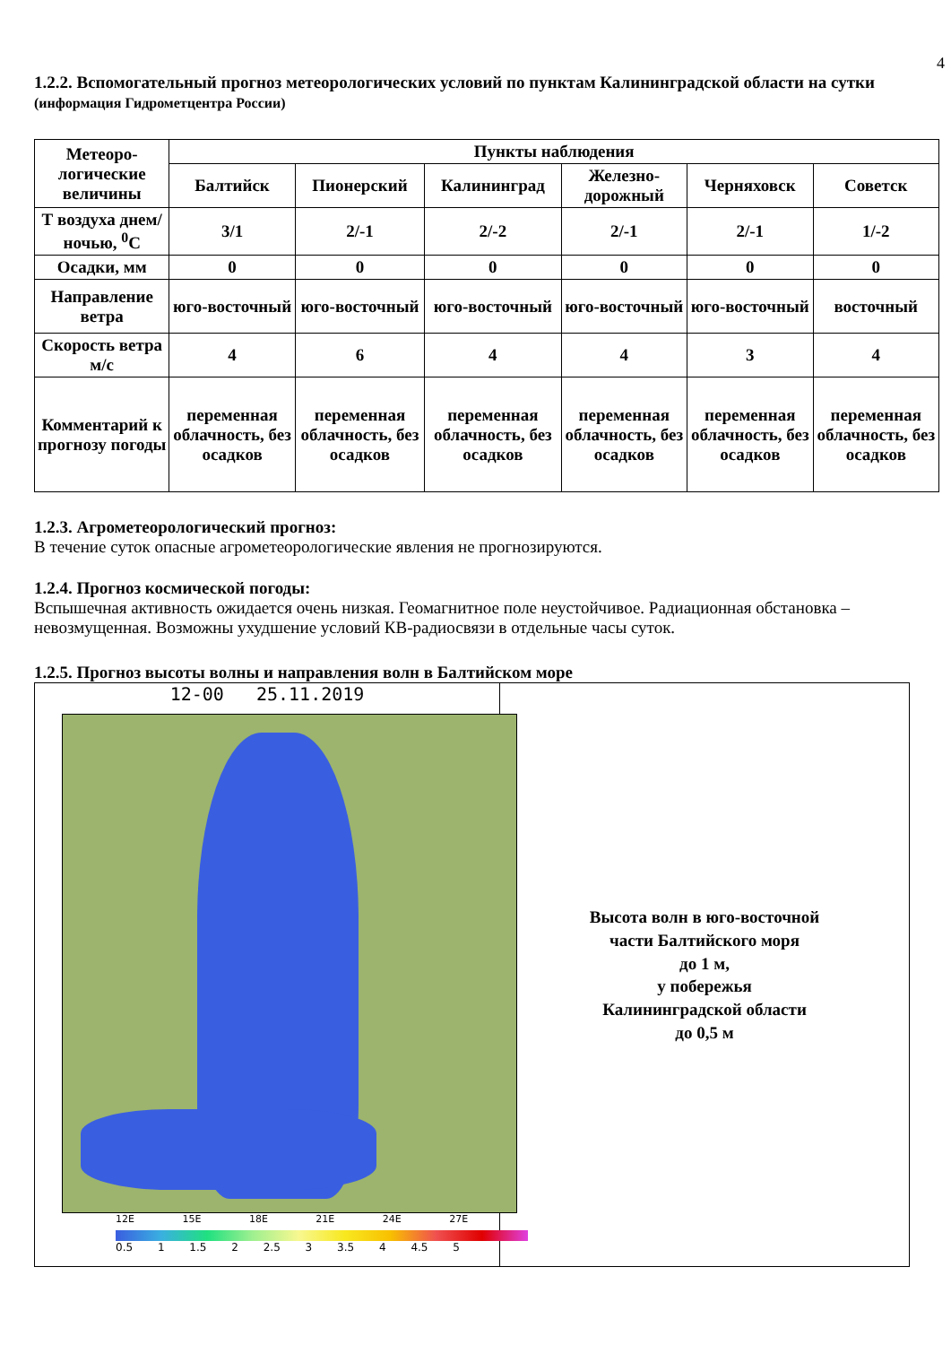4
1.2.2. Вспомогательный прогноз метеорологических условий по пунктам Калининградской области на сутки (информация Гидрометцентра России)
| Метеоро-логические величины | Пункты наблюдения | | | | | |
| --- | --- | --- | --- | --- | --- | --- |
| | Балтийск | Пионерский | Калининград | Железно-дорожный | Черняховск | Советск |
| Т воздуха днем/ночью, <sup>0</sup>С | 3/1 | 2/-1 | 2/-2 | 2/-1 | 2/-1 | 1/-2 |
| Осадки, мм | 0 | 0 | 0 | 0 | 0 | 0 |
| Направление ветра | юго-восточный | юго-восточный | юго-восточный | юго-восточный | юго-восточный | восточный |
| Скорость ветра м/с | 4 | 6 | 4 | 4 | 3 | 4 |
| Комментарий к прогнозу погоды | переменная облачность, без осадков | переменная облачность, без осадков | переменная облачность, без осадков | переменная облачность, без осадков | переменная облачность, без осадков | переменная облачность, без осадков |
1.2.3. Агрометеорологический прогноз:
В течение суток опасные агрометеорологические явления не прогнозируются.
1.2.4. Прогноз космической погоды:
Вспышечная активность ожидается очень низкая. Геомагнитное поле неустойчивое. Радиационная обстановка – невозмущенная. Возможны ухудшение условий КВ-радиосвязи в отдельные часы суток.
1.2.5. Прогноз высоты волны и направления волн в Балтийском море
12-00 25.11.2019
12E 15E 18E 21E 24E 27E
0.5 1 1.5 2 2.5 3 3.5 4 4.5 5
Высота волн в юго-восточной
части Балтийского моря
до 1 м,
у побережья
Калининградской области
до 0,5 м